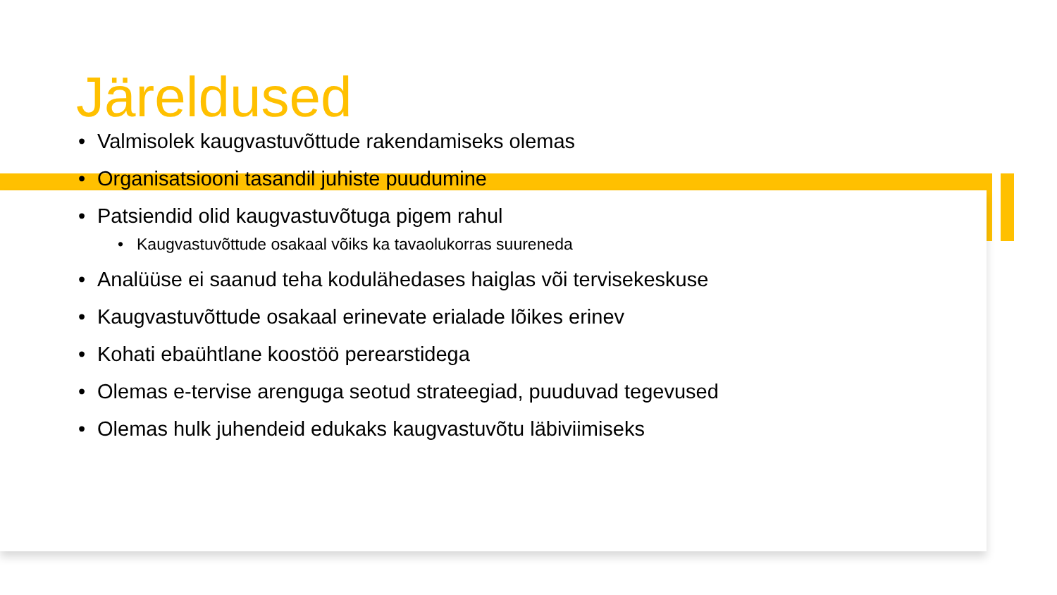Järeldused
• Valmisolek kaugvastuvõttude rakendamiseks olemas
• Organisatsiooni tasandil juhiste puudumine
• Patsiendid olid kaugvastuvõtuga pigem rahul
• Kaugvastuvõttude osakaal võiks ka tavaolukorras suureneda
• Analüüse ei saanud teha kodulähedases haiglas või tervisekeskuse
• Kaugvastuvõttude osakaal erinevate erialade lõikes erinev
• Kohati ebaühtlane koostöö perearstidega
• Olemas e-tervise arenguga seotud strateegiad, puuduvad tegevused
• Olemas hulk juhendeid edukaks kaugvastuvõtu läbiviimiseks